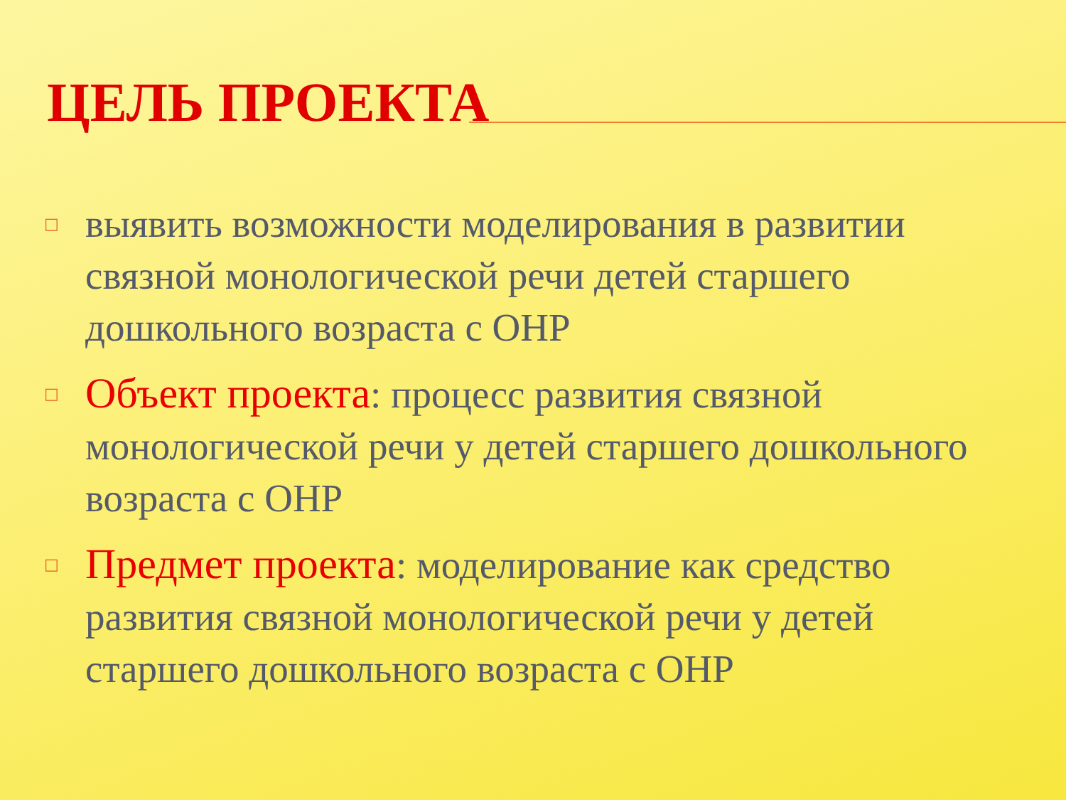ЦЕЛЬ ПРОЕКТА
□ выявить возможности моделирования в развитии связной монологической речи детей старшего дошкольного возраста с ОНР
□ Объект проекта: процесс развития связной монологической речи у детей старшего дошкольного возраста с ОНР
□ Предмет проекта: моделирование как средство развития связной монологической речи у детей старшего дошкольного возраста с ОНР